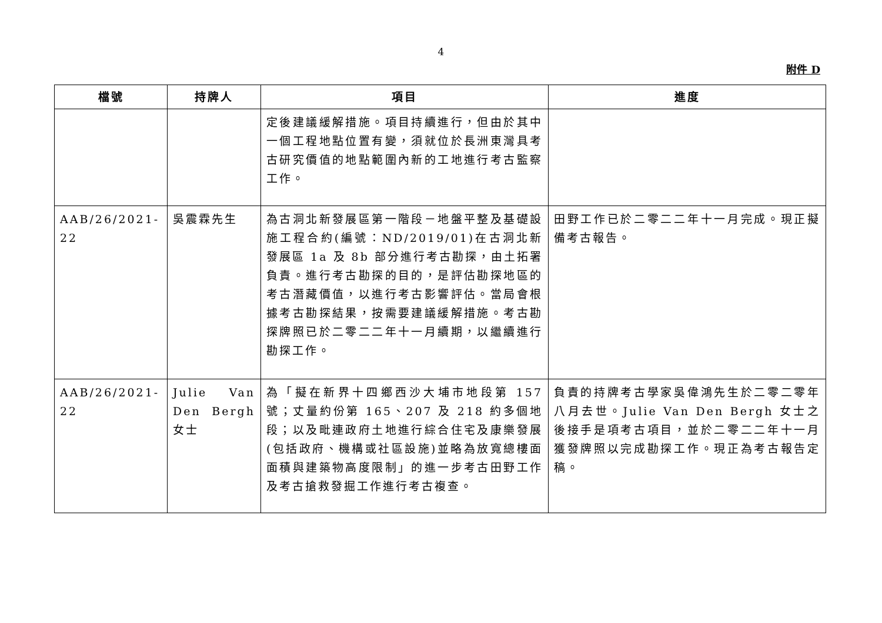4
附件 D
| 檔號 | 持牌人 | 項目 | 進度 |
| --- | --- | --- | --- |
| | | 定後建議緩解措施。項目持續進行，但由於其中一個工程地點位置有變，須就位於長洲東灣具考古研究價值的地點範圍內新的工地進行考古監察工作。 | |
| AAB/26/2021-22 | 吳震霖先生 | 為古洞北新發展區第一階段－地盤平整及基礎設施工程合約(編號：ND/2019/01)在古洞北新發展區 1a 及 8b 部分進行考古勘探，由土拓署負責。進行考古勘探的目的，是評估勘探地區的考古潛藏價值，以進行考古影響評估。當局會根據考古勘探結果，按需要建議緩解措施。考古勘探牌照已於二零二二年十一月續期，以繼續進行勘探工作。 | 田野工作已於二零二二年十一月完成。現正擬備考古報告。 |
| AAB/26/2021-22 | Julie Van Den Bergh 女士 | 為「擬在新界十四鄉西沙大埔市地段第 157 號；丈量約份第 165、207 及 218 約多個地段；以及毗連政府土地進行綜合住宅及康樂發展(包括政府、機構或社區設施)並略為放寬總樓面面積與建築物高度限制」的進一步考古田野工作及考古搶救發掘工作進行考古複查。 | 負責的持牌考古學家吳偉鴻先生於二零二零年八月去世。Julie Van Den Bergh 女士之後接手是項考古項目，並於二零二二年十一月獲發牌照以完成勘探工作。現正為考古報告定稿。 |